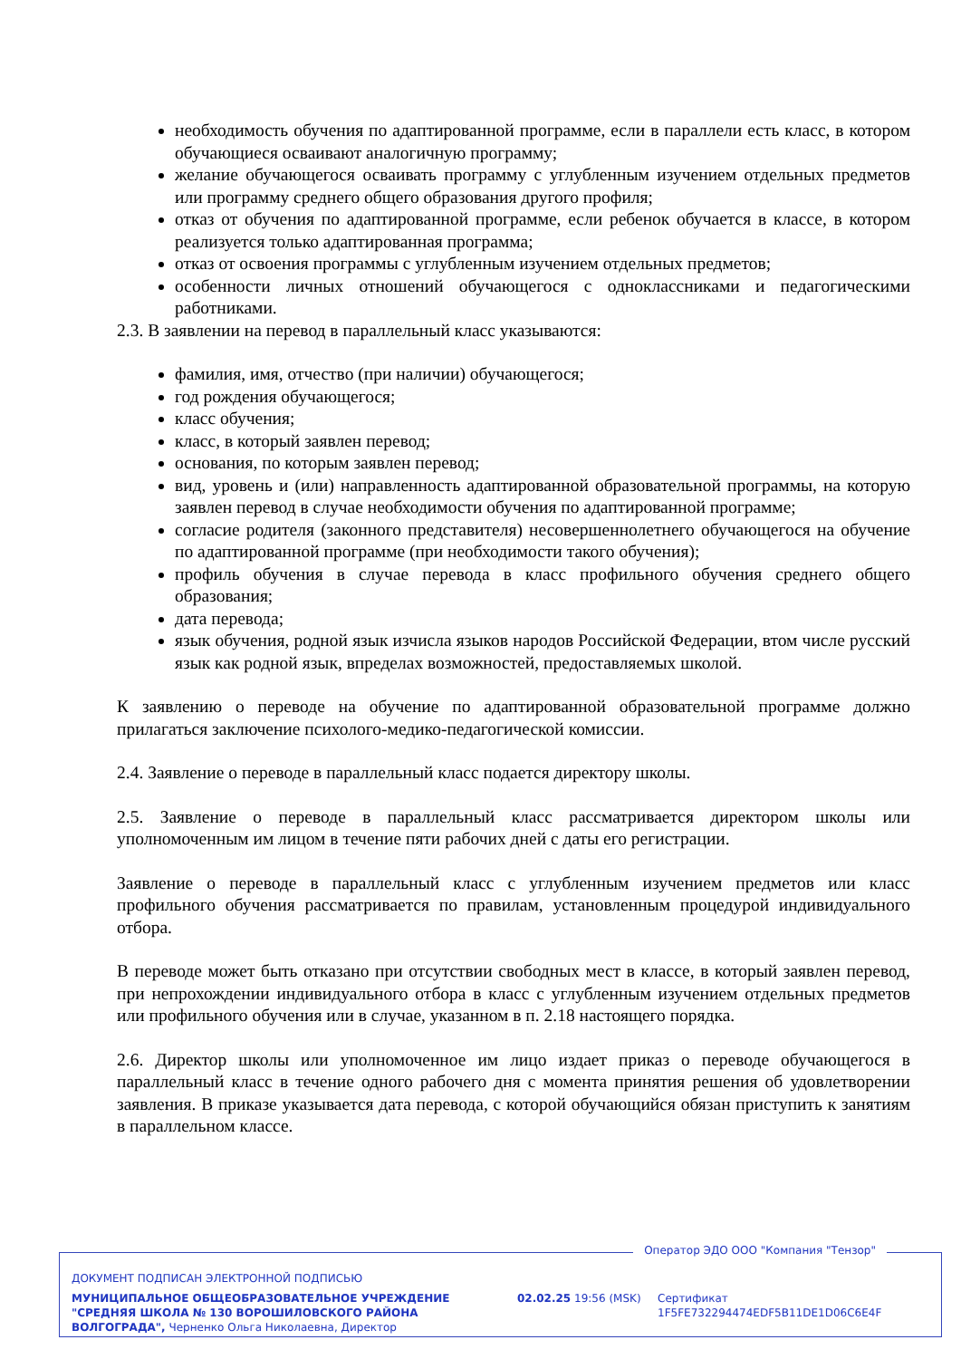необходимость обучения по адаптированной программе, если в параллели есть класс, в котором обучающиеся осваивают аналогичную программу;
желание обучающегося осваивать программу с углубленным изучением отдельных предметов или программу среднего общего образования другого профиля;
отказ от обучения по адаптированной программе, если ребенок обучается в классе, в котором реализуется только адаптированная программа;
отказ от освоения программы с углубленным изучением отдельных предметов;
особенности личных отношений обучающегося с одноклассниками и педагогическими работниками.
2.3. В заявлении на перевод в параллельный класс указываются:
фамилия, имя, отчество (при наличии) обучающегося;
год рождения обучающегося;
класс обучения;
класс, в который заявлен перевод;
основания, по которым заявлен перевод;
вид, уровень и (или) направленность адаптированной образовательной программы, на которую заявлен перевод в случае необходимости обучения по адаптированной программе;
согласие родителя (законного представителя) несовершеннолетнего обучающегося на обучение по адаптированной программе (при необходимости такого обучения);
профиль обучения в случае перевода в класс профильного обучения среднего общего образования;
дата перевода;
язык обучения, родной язык изчисла языков народов Российской Федерации, втом числе русский язык как родной язык, впределах возможностей, предоставляемых школой.
К заявлению о переводе на обучение по адаптированной образовательной программе должно прилагаться заключение психолого-медико-педагогической комиссии.
2.4. Заявление о переводе в параллельный класс подается директору школы.
2.5. Заявление о переводе в параллельный класс рассматривается директором школы или уполномоченным им лицом в течение пяти рабочих дней с даты его регистрации.
Заявление о переводе в параллельный класс с углубленным изучением предметов или класс профильного обучения рассматривается по правилам, установленным процедурой индивидуального отбора.
В переводе может быть отказано при отсутствии свободных мест в классе, в который заявлен перевод, при непрохождении индивидуального отбора в класс с углубленным изучением отдельных предметов или профильного обучения или в случае, указанном в п. 2.18 настоящего порядка.
2.6. Директор школы или уполномоченное им лицо издает приказ о переводе обучающегося в параллельный класс в течение одного рабочего дня с момента принятия решения об удовлетворении заявления. В приказе указывается дата перевода, с которой обучающийся обязан приступить к занятиям в параллельном классе.
Оператор ЭДО ООО "Компания "Тензор"
ДОКУМЕНТ ПОДПИСАН ЭЛЕКТРОННОЙ ПОДПИСЬЮ
МУНИЦИПАЛЬНОЕ ОБЩЕОБРАЗОВАТЕЛЬНОЕ УЧРЕЖДЕНИЕ "СРЕДНЯЯ ШКОЛА № 130 ВОРОШИЛОВСКОГО РАЙОНА ВОЛГОГРАДА", Черненко Ольга Николаевна, Директор
02.02.25 19:56 (MSK)
Сертификат 1F5FE732294474EDF5B11DE1D06C6E4F